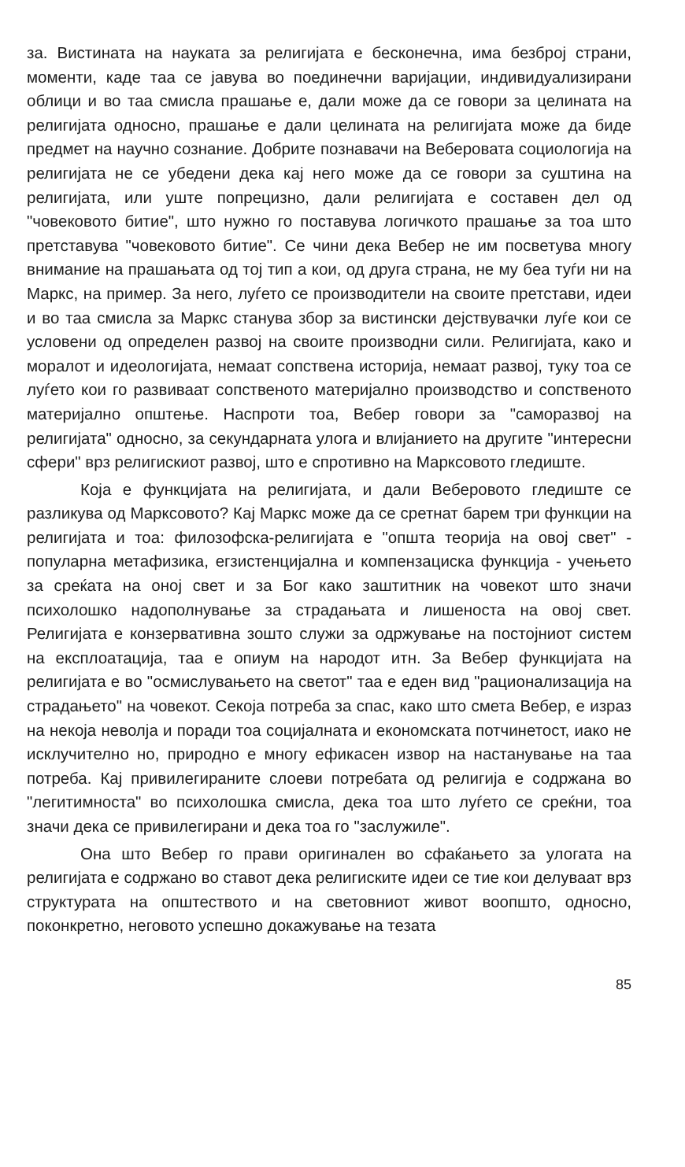за. Вистината на науката за религијата е бесконечна, има безброј страни, моменти, каде таа се јавува во поединечни варијации, индивидуализирани облици и во таа смисла прашање е, дали може да се говори за целината на религијата односно, прашање е дали целината на религијата може да биде предмет на научно сознание. Добрите познавачи на Веберовата социологија на религијата не се убедени дека кај него може да се говори за суштина на религијата, или уште попрецизно, дали религијата е составен дел од "човековото битие", што нужно го поставува логичкото прашање за тоа што претставува "човековото битие". Се чини дека Вебер не им посветува многу внимание на прашањата од тој тип а кои, од друга страна, не му беа туѓи ни на Маркс, на пример. За него, луѓето се производители на своите претстави, идеи и во таа смисла за Маркс станува збор за вистински дејствувачки луѓе кои се условени од определен развој на своите производни сили. Религијата, како и моралот и идеологијата, немаат сопствена историја, немаат развој, туку тоа се луѓето кои го развиваат сопственото материјално производство и сопственото материјално општење. Наспроти тоа, Вебер говори за "саморазвој на религијата" односно, за секундарната улога и влијанието на другите "интересни сфери" врз религискиот развој, што е спротивно на Марксовото гледиште.
Која е функцијата на религијата, и дали Веберовото гледиште се разликува од Марксовото? Кај Маркс може да се сретнат барем три функции на религијата и тоа: филозофска-религијата е "општа теорија на овој свет" - популарна метафизика, егзистенцијална и компензациска функција - учењето за среќата на оној свет и за Бог како заштитник на човекот што значи психолошко надополнување за страдањата и лишеноста на овој свет. Религијата е конзервативна зошто служи за одржување на постојниот систем на експлоатација, таа е опиум на народот итн. За Вебер функцијата на религијата е во "осмислувањето на светот" таа е еден вид "рационализација на страдањето" на човекот. Секоја потреба за спас, како што смета Вебер, е израз на некоја неволја и поради тоа социјалната и економската потчинетост, иако не исклучително но, природно е многу ефикасен извор на настанување на таа потреба. Кај привилегираните слоеви потребата од религија е содржана во "легитимноста" во психолошка смисла, дека тоа што луѓето се среќни, тоа значи дека се привилегирани и дека тоа го "заслужиле".
Она што Вебер го прави оригинален во сфаќањето за улогата на религијата е содржано во ставот дека религиските идеи се тие кои делуваат врз структурата на општеството и на световниот живот воопшто, односно, поконкретно, неговото успешно докажување на тезата
85